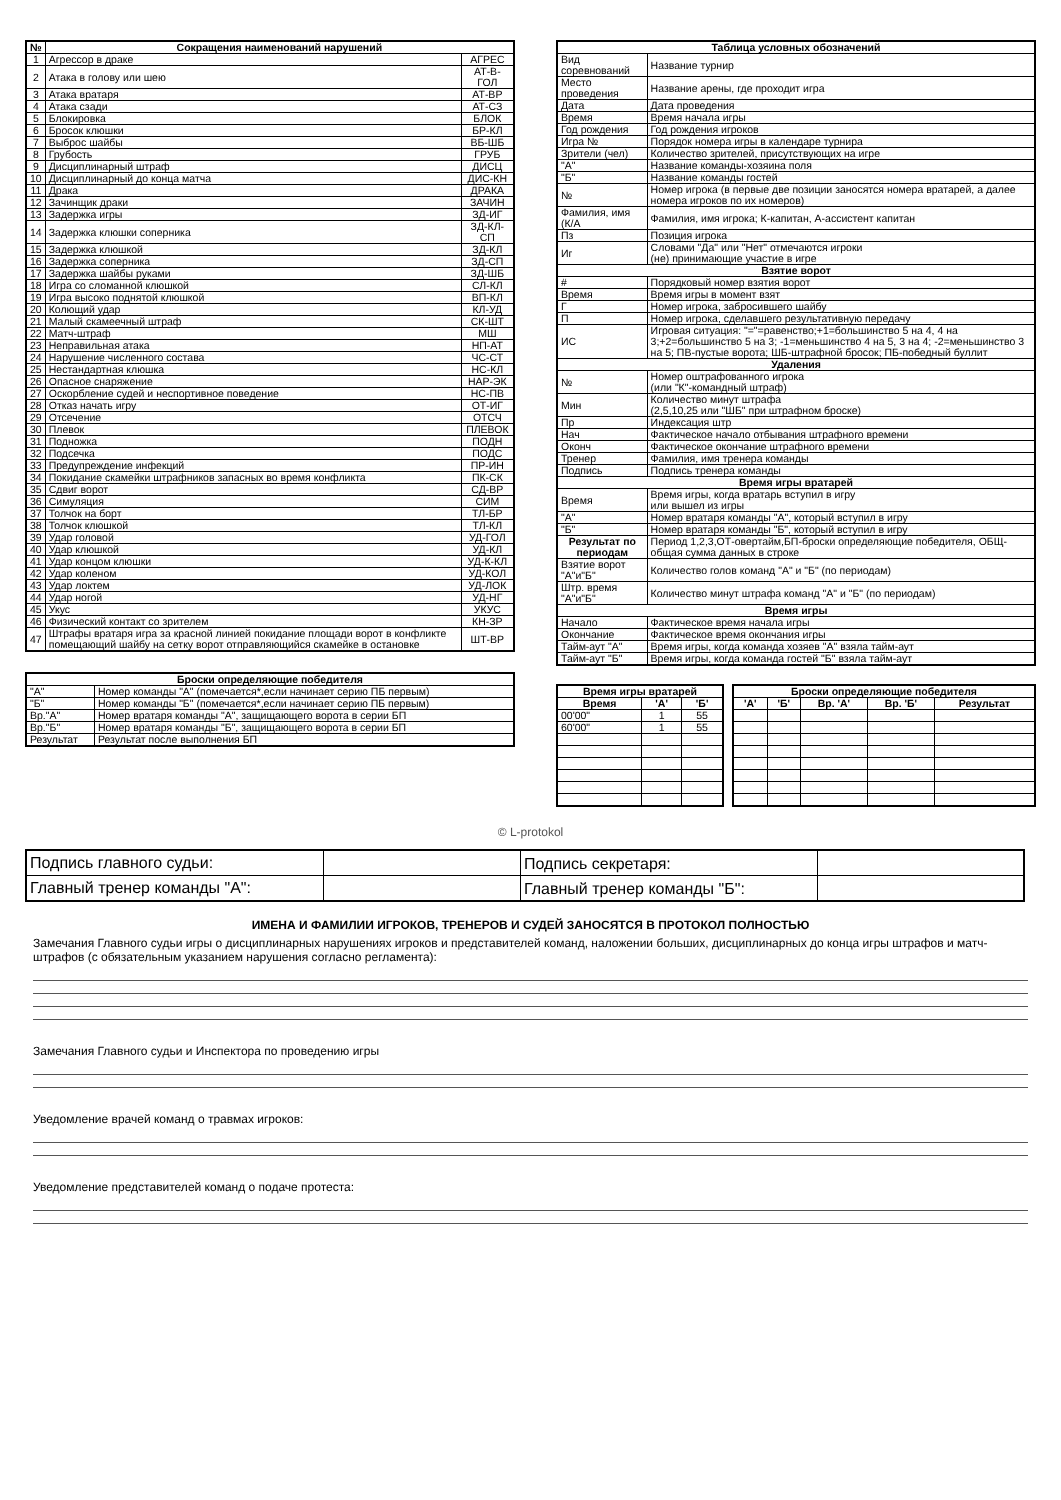| № | Сокращения наименований нарушений | |
| --- | --- | --- |
| 1 | Агрессор в драке | АГРЕС |
| 2 | Атака в голову или шею | АТ-В-ГОЛ |
| 3 | Атака вратаря | АТ-ВР |
| 4 | Атака сзади | АТ-СЗ |
| 5 | Блокировка | БЛОК |
| 6 | Бросок клюшки | БР-КЛ |
| 7 | Выброс шайбы | ВБ-ШБ |
| 8 | Грубость | ГРУБ |
| 9 | Дисциплинарный штраф | ДИСЦ |
| 10 | Дисциплинарный до конца матча | ДИС-КН |
| 11 | Драка | ДРАКА |
| 12 | Зачинщик драки | ЗАЧИН |
| 13 | Задержка игры | ЗД-ИГ |
| 14 | Задержка клюшки соперника | ЗД-КЛ-СП |
| 15 | Задержка клюшкой | ЗД-КЛ |
| 16 | Задержка соперника | ЗД-СП |
| 17 | Задержка шайбы руками | ЗД-ШБ |
| 18 | Игра со сломанной клюшкой | СЛ-КЛ |
| 19 | Игра высоко поднятой клюшкой | ВП-КЛ |
| 20 | Колющий удар | КЛ-УД |
| 21 | Малый скамеечный штраф | СК-ШТ |
| 22 | Матч-штраф | МШ |
| 23 | Неправильная атака | НП-АТ |
| 24 | Нарушение численного состава | ЧС-СТ |
| 25 | Нестандартная клюшка | НС-КЛ |
| 26 | Опасное снаряжение | НАР-ЭК |
| 27 | Оскорбление судей и неспортивное поведение | НС-ПВ |
| 28 | Отказ начать игру | ОТ-ИГ |
| 29 | Отсечение | ОТСЧ |
| 30 | Плевок | ПЛЕВОК |
| 31 | Подножка | ПОДН |
| 32 | Подсечка | ПОДС |
| 33 | Предупреждение инфекций | ПР-ИН |
| 34 | Покидание скамейки штрафников запасных во время конфликта | ПК-СК |
| 35 | Сдвиг ворот | СД-ВР |
| 36 | Симуляция | СИМ |
| 37 | Толчок на борт | ТЛ-БР |
| 38 | Толчок клюшкой | ТЛ-КЛ |
| 39 | Удар головой | УД-ГОЛ |
| 40 | Удар клюшкой | УД-КЛ |
| 41 | Удар концом клюшки | УД-К-КЛ |
| 42 | Удар коленом | УД-КОЛ |
| 43 | Удар локтем | УД-ЛОК |
| 44 | Удар ногой | УД-НГ |
| 45 | Укус | УКУС |
| 46 | Физический контакт со зрителем | КН-ЗР |
| 47 | Штрафы вратаря игра за красной линией покидание площади ворот в конфликте помещающий шайбу на сетку ворот отправляющийся скамейке в остановке | ШТ-ВР |
| Броски определяющие победителя | |
| --- | --- |
| "А" | Номер команды "А" (помечается*,если начинает серию ПБ первым) |
| "Б" | Номер команды "Б" (помечается*,если начинает серию ПБ первым) |
| Вр."А" | Номер вратаря команды "А", защищающего ворота в серии БП |
| Вр."Б" | Номер вратаря команды "Б", защищающего ворота в серии БП |
| Результат | Результат после выполнения БП |
| Таблица условных обозначений | |
| --- | --- |
| Вид соревнований | Название турнир |
| Место проведения | Название арены, где проходит игра |
| Дата | Дата проведения |
| Время | Время начала игры |
| Год рождения | Год рождения игроков |
| Игра № | Порядок номера игры в календаре турнира |
| Зрители (чел) | Количество зрителей, присутствующих на игре |
| "А" | Название команды-хозяина поля |
| "Б" | Название команды гостей |
| № | Номер игрока (в первые две позиции заносятся номера вратарей, а далее номера игроков по их номеров) |
| Фамилия, имя (К/А | Фамилия, имя игрока; К-капитан, А-ассистент капитан |
| Пз | Позиция игрока |
| Иг | Словами "Да" или "Нет" отмечаются игроки (не) принимающие участие в игре |
| Взятие ворот | |
| # | Порядковый номер взятия ворот |
| Время | Время игры в момент взят |
| Г | Номер игрока, забросившего шайбу |
| П | Номер игрока, сделавшего результативную передачу |
| ИС | Игровая ситуация: "="=равенство;+1=большинство 5 на 4, 4 на 3;+2=большинство 5 на 3; -1=меньшинство 4 на 5, 3 на 4; -2=меньшинство 3 на 5; ПВ-пустые ворота; ШБ-штрафной бросок; ПБ-победный буллит |
| Удаления | |
| № | Номер оштрафованного игрока (или "К"-командный штраф) |
| Мин | Количество минут штрафа (2,5,10,25 или "ШБ" при штрафном броске) |
| Пр | Индексация штр |
| Нач | Фактическое начало отбывания штрафного времени |
| Оконч | Фактическое окончание штрафного времени |
| Тренер | Фамилия, имя тренера команды |
| Подпись | Подпись тренера команды |
| Время игры вратарей | |
| Время | Время игры, когда вратарь вступил в игру или вышел из игры |
| "А" | Номер вратаря команды "А", который вступил в игру |
| "Б" | Номер вратаря команды "Б", который вступил в игру |
| Результат по периодам | Период 1,2,3,ОТ-овертайм,БП-броски определяющие победителя, ОБЩ-общая сумма данных в строке |
| Взятие ворот "А"и"Б" | Количество голов команд "А" и "Б" (по периодам) |
| Штр. время "А"и"Б" | Количество минут штрафа команд "А" и "Б" (по периодам) |
| Время игры | |
| Начало | Фактическое время начала игры |
| Окончание | Фактическое время окончания игры |
| Тайм-аут "А" | Время игры, когда команда хозяев "А" взяла тайм-аут |
| Тайм-аут "Б" | Время игры, когда команда гостей "Б" взяла тайм-аут |
| Время игры вратарей | | |
| --- | --- | --- |
| Время | 'А' | 'Б' |
| 00'00" | 1 | 55 |
| 60'00" | 1 | 55 |
| Броски определяющие победителя | | | | |
| --- | --- | --- | --- | --- |
| 'А' | 'Б' | Вр. 'А' | Вр. 'Б' | Результат |
© L-protokol
| Подпись главного судьи: | | Подпись секретаря: | |
| Главный тренер команды "А": | | Главный тренер команды "Б": | |
ИМЕНА И ФАМИЛИИ ИГРОКОВ, ТРЕНЕРОВ И СУДЕЙ ЗАНОСЯТСЯ В ПРОТОКОЛ ПОЛНОСТЬЮ
Замечания Главного судьи игры о дисциплинарных нарушениях игроков и представителей команд, наложении больших, дисциплинарных до конца игры штрафов и матч-штрафов (с обязательным указанием нарушения согласно регламента):
Замечания Главного судьи и Инспектора по проведению игры
Уведомление врачей команд о травмах игроков:
Уведомление представителей команд о подаче протеста: